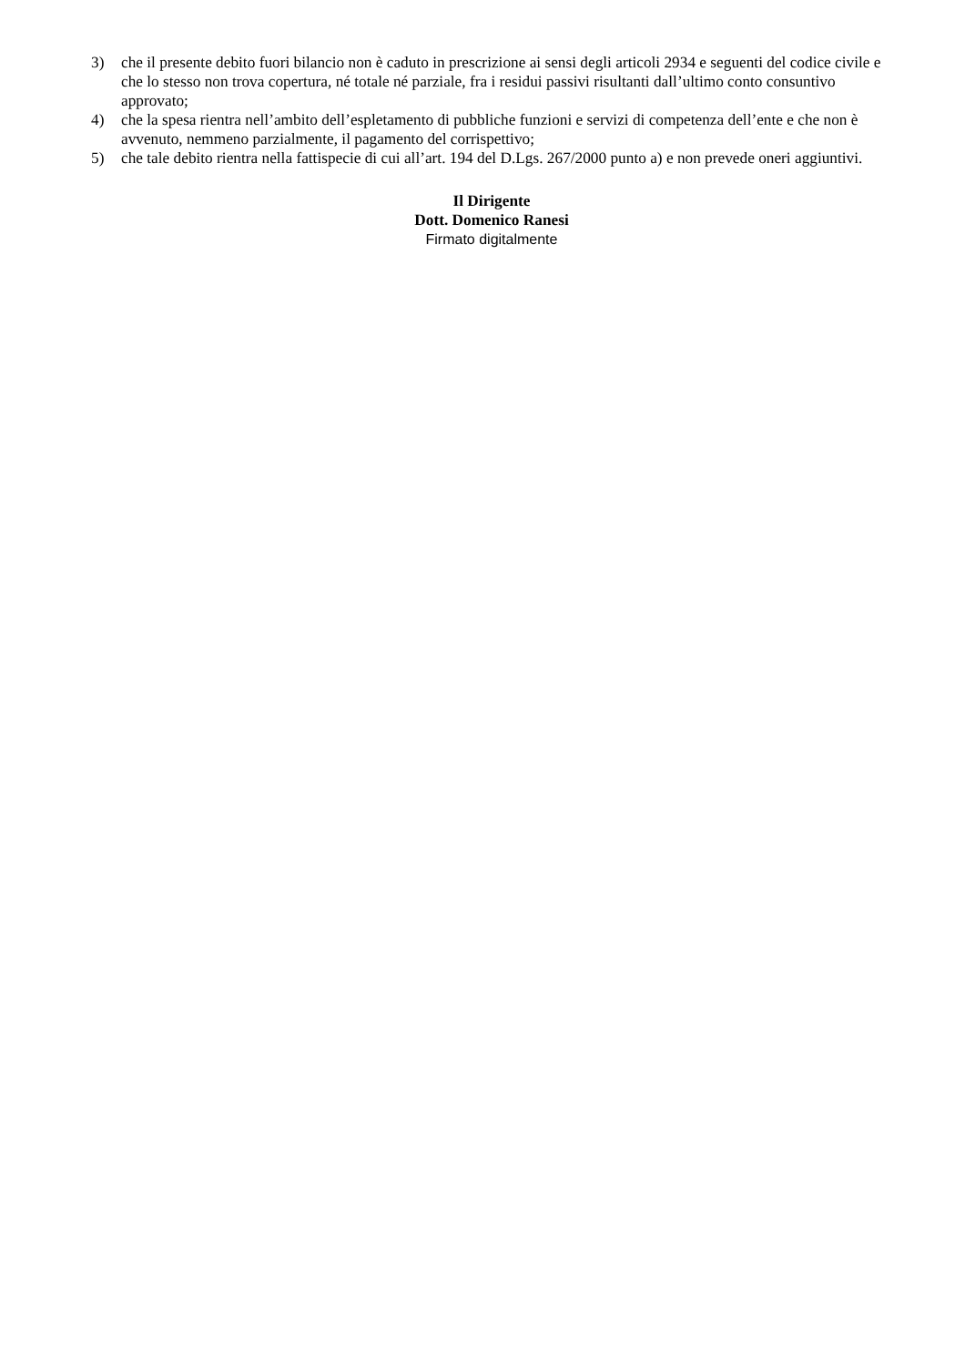3) che il presente debito fuori bilancio non è caduto in prescrizione ai sensi degli articoli 2934 e seguenti del codice civile e che lo stesso non trova copertura, né totale né parziale, fra i residui passivi risultanti dall’ultimo conto consuntivo approvato;
4) che la spesa rientra nell’ambito dell’espletamento di pubbliche funzioni e servizi di competenza dell’ente e che non è avvenuto, nemmeno parzialmente, il pagamento del corrispettivo;
5) che tale debito rientra nella fattispecie di cui all’art. 194 del D.Lgs. 267/2000 punto a) e non prevede oneri aggiuntivi.
Il Dirigente
Dott. Domenico Ranesi
Firmato digitalmente